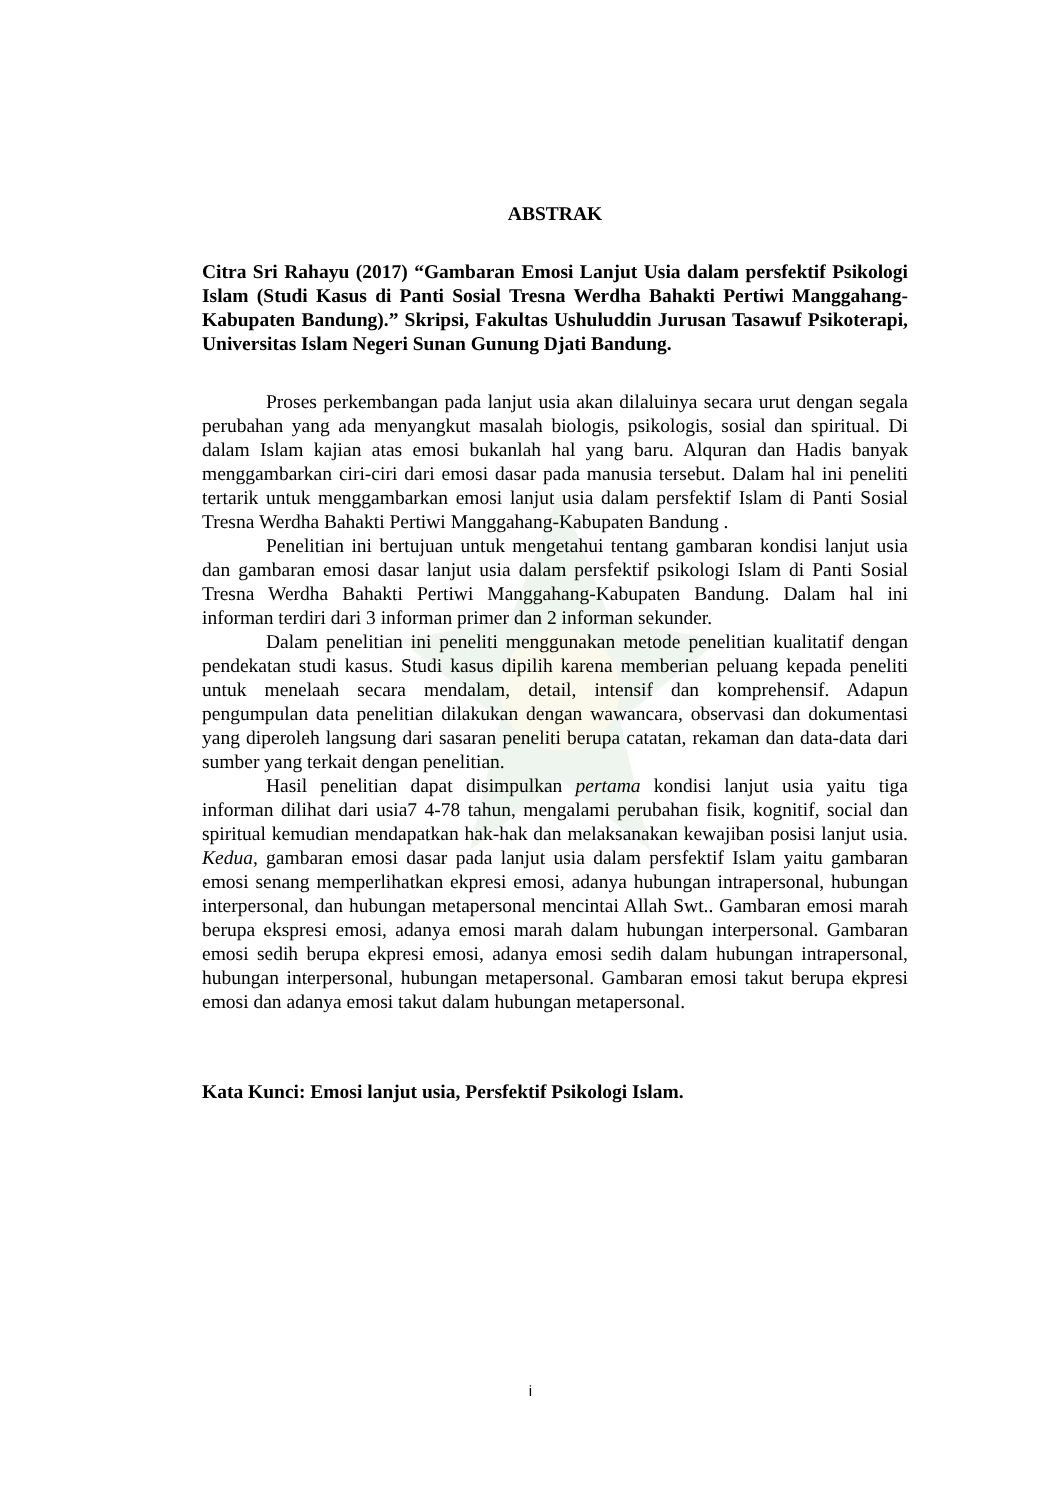ABSTRAK
Citra Sri Rahayu (2017) “Gambaran Emosi Lanjut Usia dalam persfektif Psikologi Islam (Studi Kasus di Panti Sosial Tresna Werdha Bahakti Pertiwi Manggahang-Kabupaten Bandung).” Skripsi, Fakultas Ushuluddin Jurusan Tasawuf Psikoterapi, Universitas Islam Negeri Sunan Gunung Djati Bandung.
Proses perkembangan pada lanjut usia akan dilaluinya secara urut dengan segala perubahan yang ada menyangkut masalah biologis, psikologis, sosial dan spiritual. Di dalam Islam kajian atas emosi bukanlah hal yang baru. Alquran dan Hadis banyak menggambarkan ciri-ciri dari emosi dasar pada manusia tersebut. Dalam hal ini peneliti tertarik untuk menggambarkan emosi lanjut usia dalam persfektif Islam di Panti Sosial Tresna Werdha Bahakti Pertiwi Manggahang-Kabupaten Bandung .
Penelitian ini bertujuan untuk mengetahui tentang gambaran kondisi lanjut usia dan gambaran emosi dasar lanjut usia dalam persfektif psikologi Islam di Panti Sosial Tresna Werdha Bahakti Pertiwi Manggahang-Kabupaten Bandung. Dalam hal ini informan terdiri dari 3 informan primer dan 2 informan sekunder.
Dalam penelitian ini peneliti menggunakan metode penelitian kualitatif dengan pendekatan studi kasus. Studi kasus dipilih karena memberian peluang kepada peneliti untuk menelaah secara mendalam, detail, intensif dan komprehensif. Adapun pengumpulan data penelitian dilakukan dengan wawancara, observasi dan dokumentasi yang diperoleh langsung dari sasaran peneliti berupa catatan, rekaman dan data-data dari sumber yang terkait dengan penelitian.
Hasil penelitian dapat disimpulkan pertama kondisi lanjut usia yaitu tiga informan dilihat dari usia7 4-78 tahun, mengalami perubahan fisik, kognitif, social dan spiritual kemudian mendapatkan hak-hak dan melaksanakan kewajiban posisi lanjut usia. Kedua, gambaran emosi dasar pada lanjut usia dalam persfektif Islam yaitu gambaran emosi senang memperlihatkan ekpresi emosi, adanya hubungan intrapersonal, hubungan interpersonal, dan hubungan metapersonal mencintai Allah Swt.. Gambaran emosi marah berupa ekspresi emosi, adanya emosi marah dalam hubungan interpersonal. Gambaran emosi sedih berupa ekpresi emosi, adanya emosi sedih dalam hubungan intrapersonal, hubungan interpersonal, hubungan metapersonal. Gambaran emosi takut berupa ekpresi emosi dan adanya emosi takut dalam hubungan metapersonal.
Kata Kunci: Emosi lanjut usia, Persfektif Psikologi Islam.
i